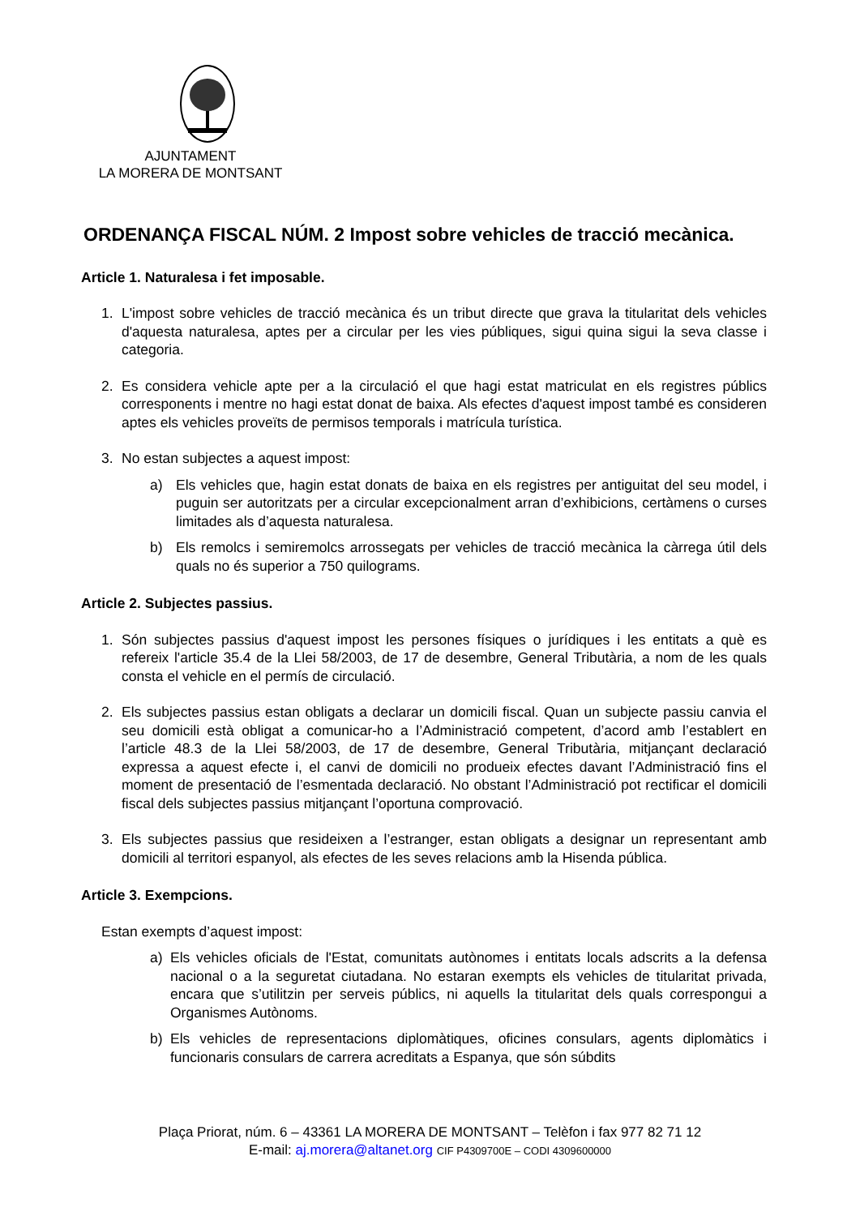AJUNTAMENT
LA MORERA DE MONTSANT
ORDENANÇA FISCAL NÚM. 2 Impost sobre vehicles de tracció mecànica.
Article 1. Naturalesa i fet imposable.
1. L'impost sobre vehicles de tracció mecànica és un tribut directe que grava la titularitat dels vehicles d'aquesta naturalesa, aptes per a circular per les vies públiques, sigui quina sigui la seva classe i categoria.
2. Es considera vehicle apte per a la circulació el que hagi estat matriculat en els registres públics corresponents i mentre no hagi estat donat de baixa. Als efectes d'aquest impost també es consideren aptes els vehicles proveïts de permisos temporals i matrícula turística.
3. No estan subjectes a aquest impost:
a) Els vehicles que, hagin estat donats de baixa en els registres per antiguitat del seu model, i puguin ser autoritzats per a circular excepcionalment arran d’exhibicions, certàmens o curses limitades als d’aquesta naturalesa.
b) Els remolcs i semiremolcs arrossegats per vehicles de tracció mecànica la càrrega útil dels quals no és superior a 750 quilograms.
Article 2. Subjectes passius.
1. Són subjectes passius d'aquest impost les persones físiques o jurídiques i les entitats a què es refereix l'article 35.4 de la Llei 58/2003, de 17 de desembre, General Tributària, a nom de les quals consta el vehicle en el permís de circulació.
2. Els subjectes passius estan obligats a declarar un domicili fiscal. Quan un subjecte passiu canvia el seu domicili està obligat a comunicar-ho a l’Administració competent, d’acord amb l’establert en l’article 48.3 de la Llei 58/2003, de 17 de desembre, General Tributària, mitjançant declaració expressa a aquest efecte i, el canvi de domicili no produeix efectes davant l’Administració fins el moment de presentació de l’esmentada declaració. No obstant l’Administració pot rectificar el domicili fiscal dels subjectes passius mitjançant l’oportuna comprovació.
3. Els subjectes passius que resideixen a l’estranger, estan obligats a designar un representant amb domicili al territori espanyol, als efectes de les seves relacions amb la Hisenda pública.
Article 3. Exempcions.
Estan exempts d’aquest impost:
a) Els vehicles oficials de l'Estat, comunitats autònomes i entitats locals adscrits a la defensa nacional o a la seguretat ciutadana. No estaran exempts els vehicles de titularitat privada, encara que s’utilitzin per serveis públics, ni aquells la titularitat dels quals correspongui a Organismes Autònoms.
b) Els vehicles de representacions diplomàtiques, oficines consulars, agents diplomàtics i funcionaris consulars de carrera acreditats a Espanya, que són súbdits
Plaça Priorat, núm. 6 – 43361 LA MORERA DE MONTSANT – Telèfon i fax 977 82 71 12
E-mail: aj.morera@altanet.org CIF P4309700E – CODI 4309600000